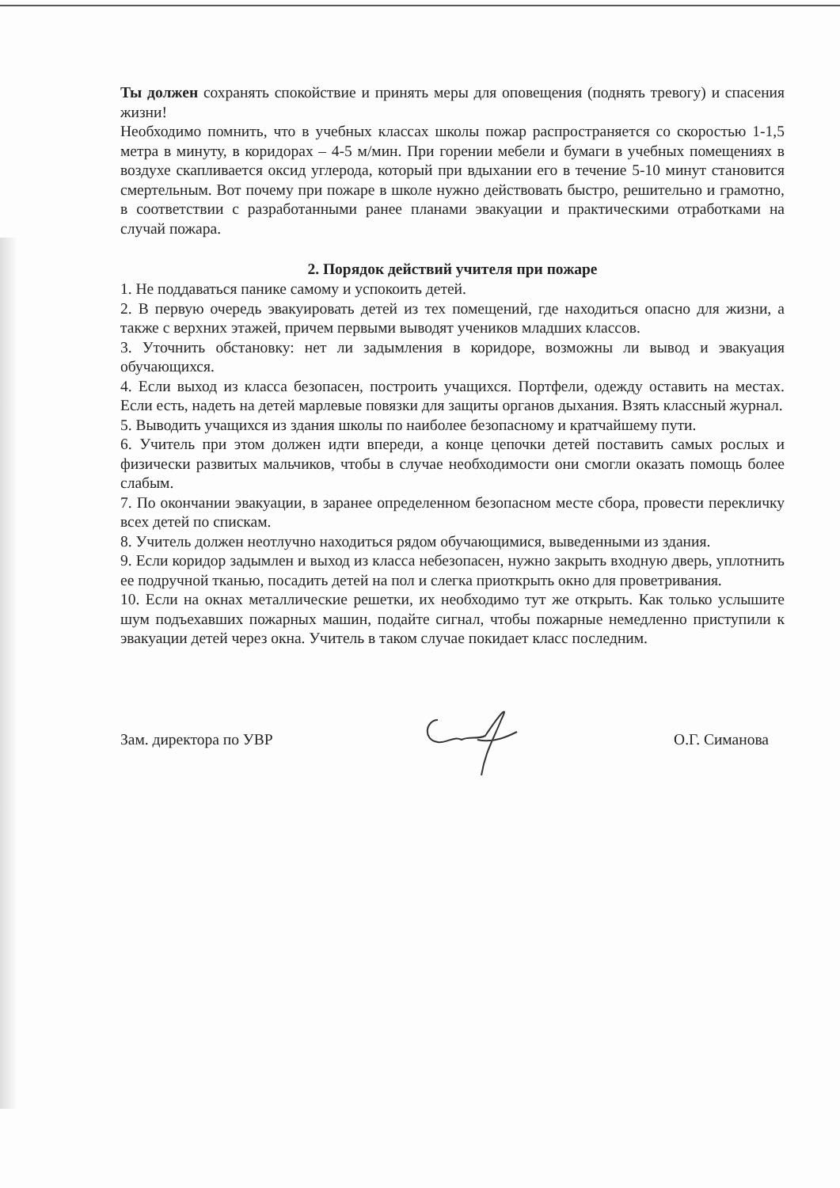Ты должен сохранять спокойствие и принять меры для оповещения (поднять тревогу) и спасения жизни!
Необходимо помнить, что в учебных классах школы пожар распространяется со скоростью 1-1,5 метра в минуту, в коридорах – 4-5 м/мин. При горении мебели и бумаги в учебных помещениях в воздухе скапливается оксид углерода, который при вдыхании его в течение 5-10 минут становится смертельным. Вот почему при пожаре в школе нужно действовать быстро, решительно и грамотно, в соответствии с разработанными ранее планами эвакуации и практическими отработками на случай пожара.
2. Порядок действий учителя при пожаре
1. Не поддаваться панике самому и успокоить детей.
2. В первую очередь эвакуировать детей из тех помещений, где находиться опасно для жизни, а также с верхних этажей, причем первыми выводят учеников младших классов.
3. Уточнить обстановку: нет ли задымления в коридоре, возможны ли вывод и эвакуация обучающихся.
4. Если выход из класса безопасен, построить учащихся. Портфели, одежду оставить на местах. Если есть, надеть на детей марлевые повязки для защиты органов дыхания. Взять классный журнал.
5. Выводить учащихся из здания школы по наиболее безопасному и кратчайшему пути.
6. Учитель при этом должен идти впереди, а конце цепочки детей поставить самых рослых и физически развитых мальчиков, чтобы в случае необходимости они смогли оказать помощь более слабым.
7. По окончании эвакуации, в заранее определенном безопасном месте сбора, провести перекличку всех детей по спискам.
8. Учитель должен неотлучно находиться рядом обучающимися, выведенными из здания.
9. Если коридор задымлен и выход из класса небезопасен, нужно закрыть входную дверь, уплотнить ее подручной тканью, посадить детей на пол и слегка приоткрыть окно для проветривания.
10. Если на окнах металлические решетки, их необходимо тут же открыть. Как только услышите шум подъехавших пожарных машин, подайте сигнал, чтобы пожарные немедленно приступили к эвакуации детей через окна. Учитель в таком случае покидает класс последним.
Зам. директора по УВР О.Г. Симанова